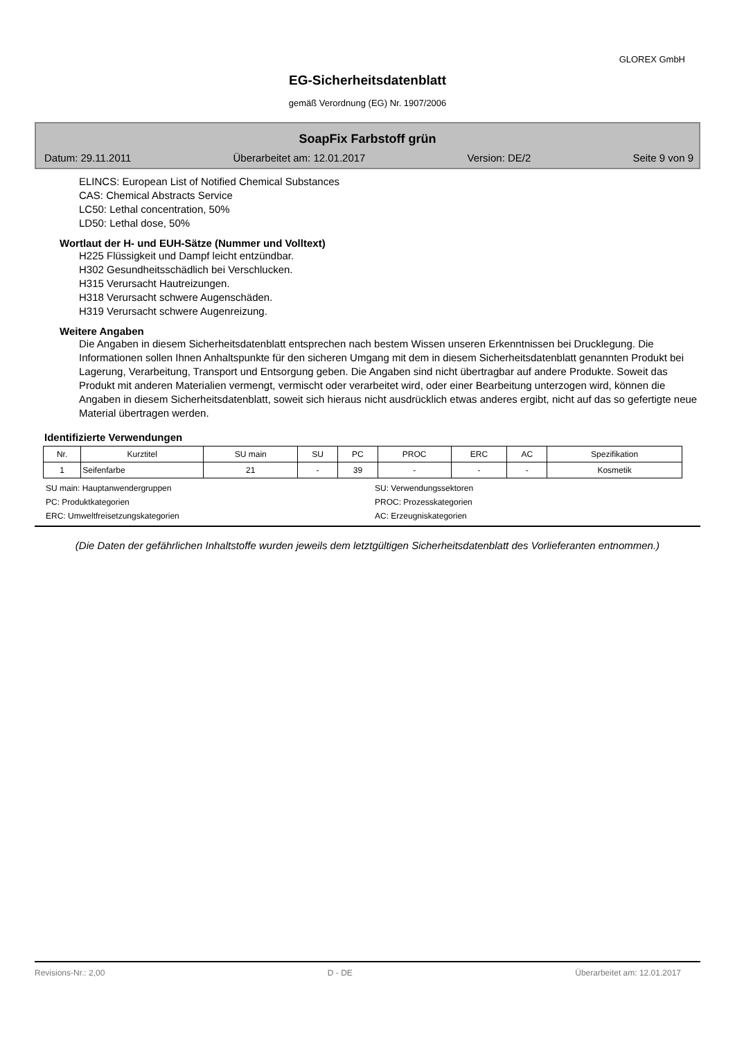GLOREX GmbH
EG-Sicherheitsdatenblatt
gemäß Verordnung (EG) Nr. 1907/2006
SoapFix Farbstoff grün
Datum: 29.11.2011 Überarbeitet am: 12.01.2017 Version: DE/2 Seite 9 von 9
ELINCS: European List of Notified Chemical Substances
CAS: Chemical Abstracts Service
LC50: Lethal concentration, 50%
LD50: Lethal dose, 50%
Wortlaut der H- und EUH-Sätze (Nummer und Volltext)
H225 Flüssigkeit und Dampf leicht entzündbar.
H302 Gesundheitsschädlich bei Verschlucken.
H315 Verursacht Hautreizungen.
H318 Verursacht schwere Augenschäden.
H319 Verursacht schwere Augenreizung.
Weitere Angaben
Die Angaben in diesem Sicherheitsdatenblatt entsprechen nach bestem Wissen unseren Erkenntnissen bei Drucklegung. Die Informationen sollen Ihnen Anhaltspunkte für den sicheren Umgang mit dem in diesem Sicherheitsdatenblatt genannten Produkt bei Lagerung, Verarbeitung, Transport und Entsorgung geben. Die Angaben sind nicht übertragbar auf andere Produkte. Soweit das Produkt mit anderen Materialien vermengt, vermischt oder verarbeitet wird, oder einer Bearbeitung unterzogen wird, können die Angaben in diesem Sicherheitsdatenblatt, soweit sich hieraus nicht ausdrücklich etwas anderes ergibt, nicht auf das so gefertigte neue Material übertragen werden.
Identifizierte Verwendungen
| Nr. | Kurztitel | SU main | SU | PC | PROC | ERC | AC | Spezifikation |
| --- | --- | --- | --- | --- | --- | --- | --- | --- |
| 1 | Seifenfarbe | 21 | - | 39 | - | - | - | Kosmetik |
SU main: Hauptanwendergruppen SU: Verwendungssektoren PC: Produktkategorien PROC: Prozesskategorien ERC: Umweltfreisetzungskategorien AC: Erzeugniskategorien
(Die Daten der gefährlichen Inhaltstoffe wurden jeweils dem letztgültigen Sicherheitsdatenblatt des Vorlieferanten entnommen.)
Revisions-Nr.: 2,00 D - DE Überarbeitet am: 12.01.2017